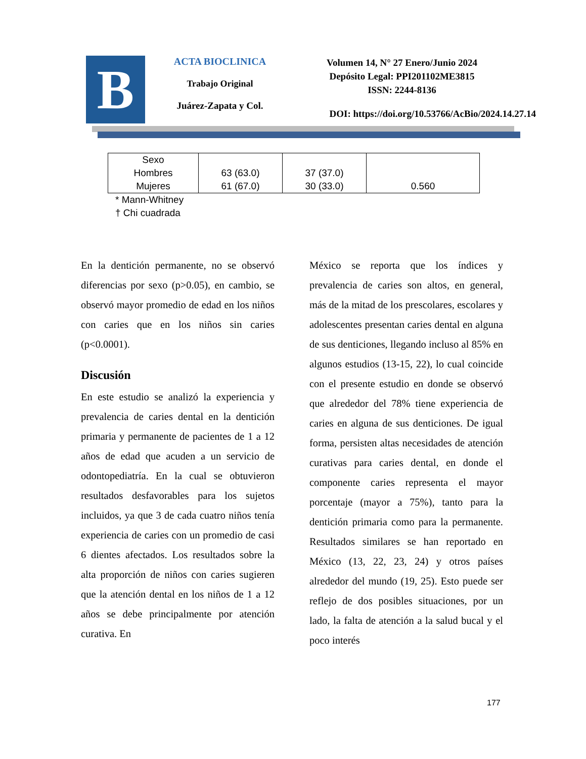B
ACTA BIOCLINICA
Trabajo Original
Juárez-Zapata y Col.
Volumen 14, N° 27 Enero/Junio 2024
Depósito Legal: PPI201102ME3815
ISSN: 2244-8136
DOI: https://doi.org/10.53766/AcBio/2024.14.27.14
| Sexo Hombres Mujeres | 63 (63.0) 61 (67.0) | 37 (37.0) 30 (33.0) | 0.560 |
* Mann-Whitney
† Chi cuadrada
En la dentición permanente, no se observó diferencias por sexo (p>0.05), en cambio, se observó mayor promedio de edad en los niños con caries que en los niños sin caries (p<0.0001).
Discusión
En este estudio se analizó la experiencia y prevalencia de caries dental en la dentición primaria y permanente de pacientes de 1 a 12 años de edad que acuden a un servicio de odontopediatría. En la cual se obtuvieron resultados desfavorables para los sujetos incluidos, ya que 3 de cada cuatro niños tenía experiencia de caries con un promedio de casi 6 dientes afectados. Los resultados sobre la alta proporción de niños con caries sugieren que la atención dental en los niños de 1 a 12 años se debe principalmente por atención curativa. En
México se reporta que los índices y prevalencia de caries son altos, en general, más de la mitad de los prescolares, escolares y adolescentes presentan caries dental en alguna de sus denticiones, llegando incluso al 85% en algunos estudios (13-15, 22), lo cual coincide con el presente estudio en donde se observó que alrededor del 78% tiene experiencia de caries en alguna de sus denticiones. De igual forma, persisten altas necesidades de atención curativas para caries dental, en donde el componente caries representa el mayor porcentaje (mayor a 75%), tanto para la dentición primaria como para la permanente. Resultados similares se han reportado en México (13, 22, 23, 24) y otros países alrededor del mundo (19, 25). Esto puede ser reflejo de dos posibles situaciones, por un lado, la falta de atención a la salud bucal y el poco interés
177